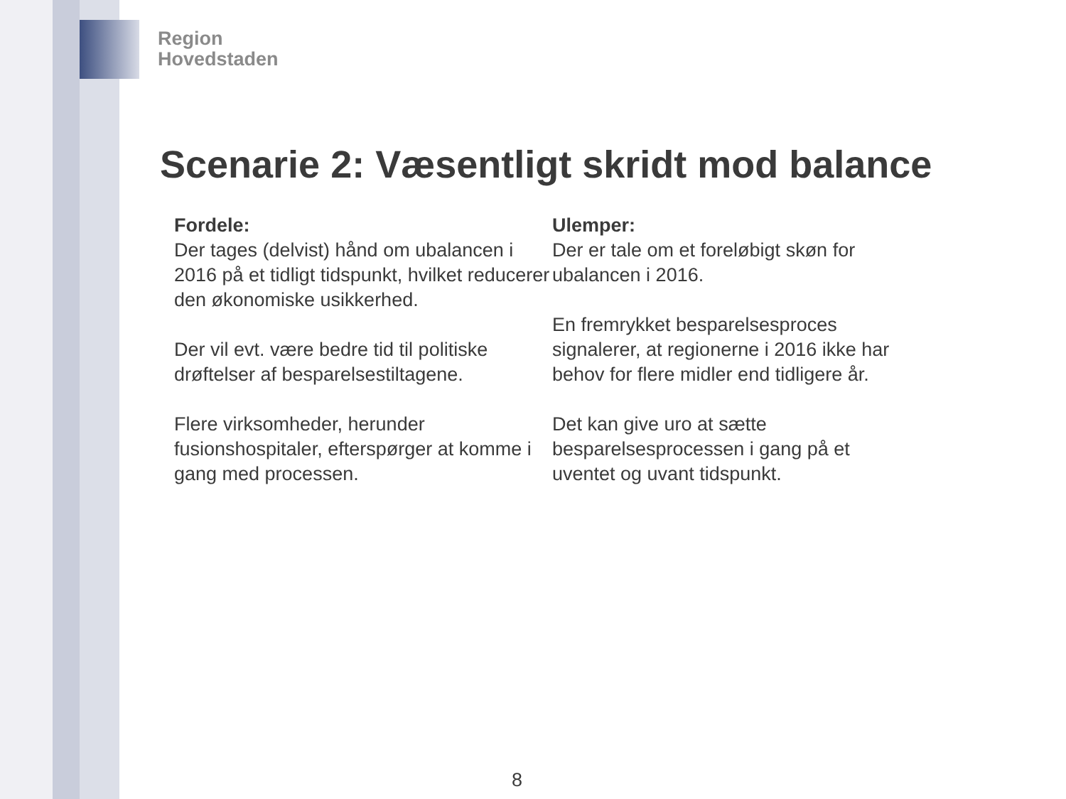Region
Hovedstaden
Scenarie 2: Væsentligt skridt mod balance
Fordele:
Der tages (delvist) hånd om ubalancen i 2016 på et tidligt tidspunkt, hvilket reducerer den økonomiske usikkerhed.
Der vil evt. være bedre tid til politiske drøftelser af besparelsestiltagene.
Flere virksomheder, herunder fusionshospitaler, efterspørger at komme i gang med processen.
Ulemper:
Der er tale om et foreløbigt skøn for ubalancen i 2016.
En fremrykket besparelsesproces signalerer, at regionerne i 2016 ikke har behov for flere midler end tidligere år.
Det kan give uro at sætte besparelsesprocessen i gang på et uventet og uvant tidspunkt.
8